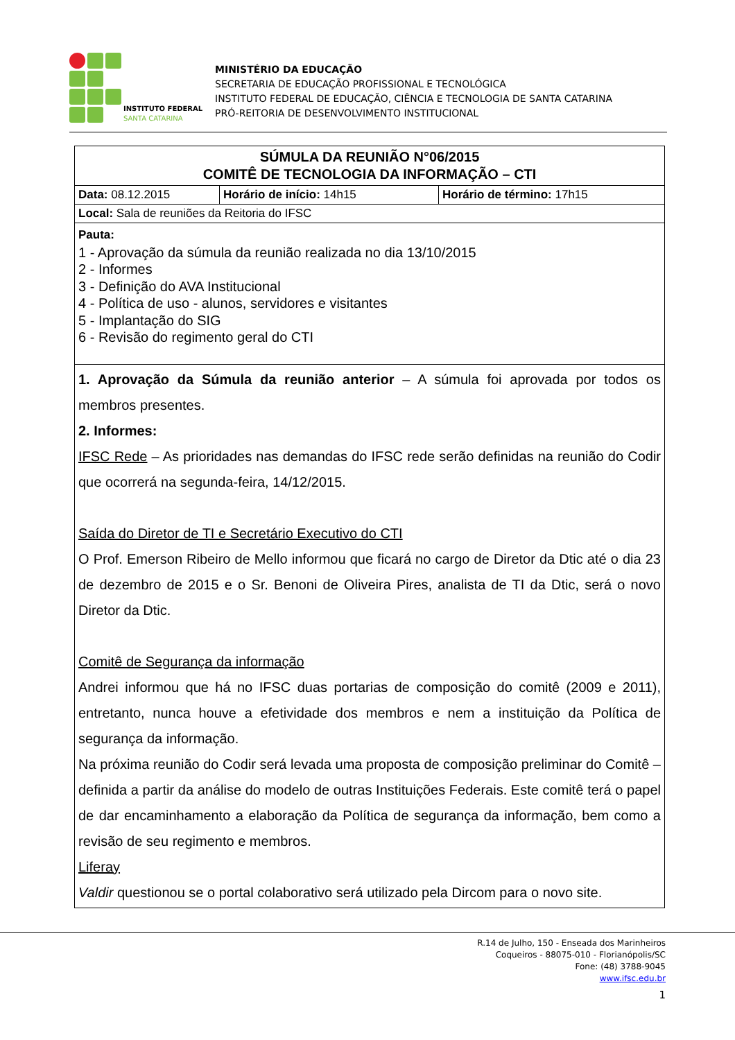INSTITUTO FEDERAL
SANTA CATARINA
MINISTÉRIO DA EDUCAÇÃO
SECRETARIA DE EDUCAÇÃO PROFISSIONAL E TECNOLÓGICA
INSTITUTO FEDERAL DE EDUCAÇÃO, CIÊNCIA E TECNOLOGIA DE SANTA CATARINA
PRÓ-REITORIA DE DESENVOLVIMENTO INSTITUCIONAL
| SÚMULA DA REUNIÃO N°06/2015 COMITÊ DE TECNOLOGIA DA INFORMAÇÃO – CTI | | |
| Data: 08.12.2015 | Horário de início: 14h15 | Horário de término: 17h15 |
| Local: Sala de reuniões da Reitoria do IFSC | | |
| Pauta: 1 - Aprovação da súmula da reunião realizada no dia 13/10/2015 2 - Informes 3 - Definição do AVA Institucional 4 - Política de uso - alunos, servidores e visitantes 5 - Implantação do SIG 6 - Revisão do regimento geral do CTI | | |
| 1. Aprovação da Súmula da reunião anterior – A súmula foi aprovada por todos os membros presentes. 2. Informes: IFSC Rede – As prioridades nas demandas do IFSC rede serão definidas na reunião do Codir que ocorrerá na segunda-feira, 14/12/2015. Saída do Diretor de TI e Secretário Executivo do CTI O Prof. Emerson Ribeiro de Mello informou que ficará no cargo de Diretor da Dtic até o dia 23 de dezembro de 2015 e o Sr. Benoni de Oliveira Pires, analista de TI da Dtic, será o novo Diretor da Dtic. Comitê de Segurança da informação Andrei informou que há no IFSC duas portarias de composição do comitê (2009 e 2011), entretanto, nunca houve a efetividade dos membros e nem a instituição da Política de segurança da informação. Na próxima reunião do Codir será levada uma proposta de composição preliminar do Comitê – definida a partir da análise do modelo de outras Instituições Federais. Este comitê terá o papel de dar encaminhamento a elaboração da Política de segurança da informação, bem como a revisão de seu regimento e membros. Liferay Valdir questionou se o portal colaborativo será utilizado pela Dircom para o novo site. | | |
R.14 de Julho, 150 - Enseada dos Marinheiros
Coqueiros - 88075-010 - Florianópolis/SC
Fone: (48) 3788-9045
www.ifsc.edu.br
1